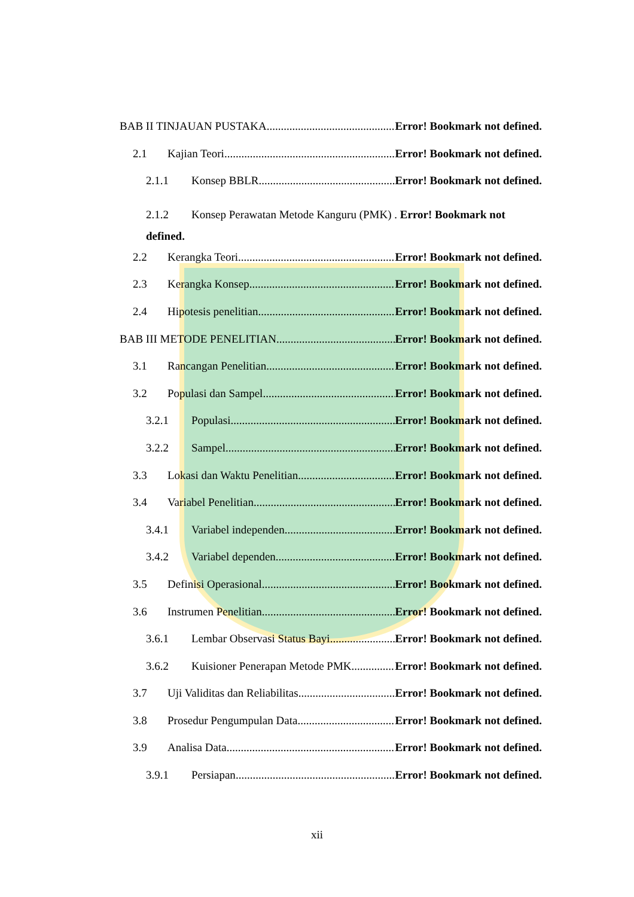BAB II TINJAUAN PUSTAKA Error! Bookmark not defined.
2.1 Kajian Teori Error! Bookmark not defined.
2.1.1 Konsep BBLR Error! Bookmark not defined.
2.1.2 Konsep Perawatan Metode Kanguru (PMK) . Error! Bookmark not defined.
2.2 Kerangka Teori Error! Bookmark not defined.
2.3 Kerangka Konsep Error! Bookmark not defined.
2.4 Hipotesis penelitian Error! Bookmark not defined.
BAB III METODE PENELITIAN Error! Bookmark not defined.
3.1 Rancangan Penelitian Error! Bookmark not defined.
3.2 Populasi dan Sampel Error! Bookmark not defined.
3.2.1 Populasi Error! Bookmark not defined.
3.2.2 Sampel Error! Bookmark not defined.
3.3 Lokasi dan Waktu Penelitian Error! Bookmark not defined.
3.4 Variabel Penelitian Error! Bookmark not defined.
3.4.1 Variabel independen Error! Bookmark not defined.
3.4.2 Variabel dependen Error! Bookmark not defined.
3.5 Definisi Operasional Error! Bookmark not defined.
3.6 Instrumen Penelitian Error! Bookmark not defined.
3.6.1 Lembar Observasi Status Bayi Error! Bookmark not defined.
3.6.2 Kuisioner Penerapan Metode PMK Error! Bookmark not defined.
3.7 Uji Validitas dan Reliabilitas Error! Bookmark not defined.
3.8 Prosedur Pengumpulan Data Error! Bookmark not defined.
3.9 Analisa Data Error! Bookmark not defined.
3.9.1 Persiapan Error! Bookmark not defined.
xii